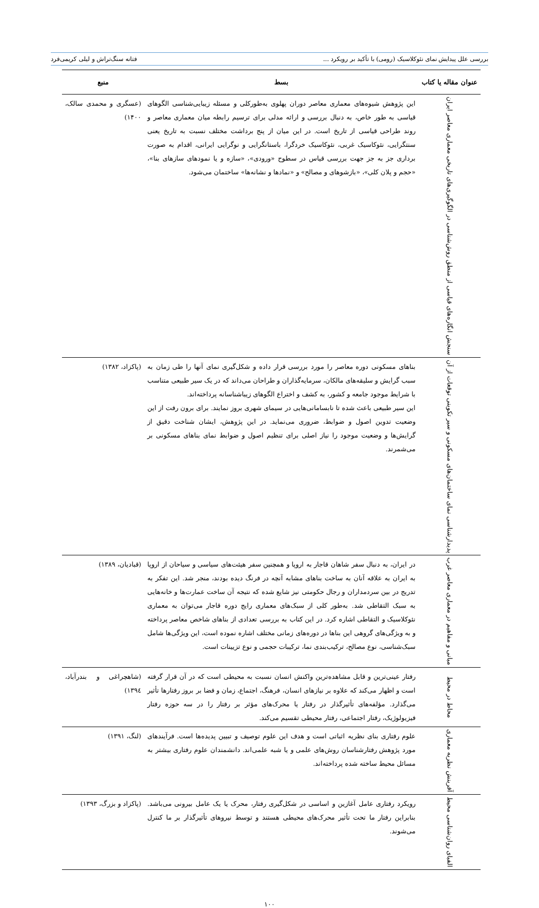بررسی علل پیدایش نمای نئوکلاسیک (رومی) با تأکید بر رویکرد ... فتانه سنگ‌تراش و لیلی کریمی‌فرد
| عنوان مقاله یا کتاب | بسط | منبع |
| --- | --- | --- |
| سنجش انگاره‌های قیاسی از منطق روش‌شناسی در الگوگیری‌های تاریخی معماری معاصر ایران | این پژوهش شیوه‌های معماری معاصر دوران پهلوی به‌طورکلی و مسئله زیبایی‌شناسی الگوهای قیاسی به طور خاص، به دنبال بررسی و ارائه مدلی برای ترسیم رابطه میان معماری معاصر و روند طراحی قیاسی از تاریخ است. در این میان از پنج برداشت مختلف نسبت به تاریخ یعنی سنتگرایی، نئوکاسیک غربی، نئوکاسیک خردگرا، باستانگرایی و نوگرایی ایرانی، اقدام به صورت برداری جز به جز جهت بررسی قیاس در سطوح «ورودی»، «سازه و یا نمودهای سازهای بنا»، «حجم و پلان کلی»، «بازشوهای و مصالح» و «نمادها و نشانه‌ها» ساختمان می‌شود. | (عسگری و محمدی سالک، ۱۴۰۰) |
| پدیدارشناسی نمای ساختمان‌های مسکونی و سیر تکوینی توقعات از آن | بناهای مسکونی دوره معاصر را مورد بررسی قرار داده و شکل‌گیری نمای آنها را طی زمان به سبب گرایش و سلیقه‌های مالکان، سرمایه‌گذاران و طراحان می‌داند که در یک سیر طبیعی متناسب با شرایط موجود جامعه و کشور، به کشف و اختراع الگوهای زیباشناسانه پرداخته‌اند. این سیر طبیعی باعث شده تا نابسامانی‌هایی در سیمای شهری بروز نمایند. برای برون رفت از این وضعیت تدوین اصول و ضوابط، ضروری می‌نماید. در این پژوهش، ایشان شناخت دقیق از گرایش‌ها و وضعیت موجود را نیاز اصلی برای تنظیم اصول و ضوابط نمای بناهای مسکونی بر می‌شمرند. | (پاکزاد، ۱۳۸۲) |
| مبانی و مفاهیم در معماری معاصر غرب | در ایران، به دنبال سفر شاهان قاجار به اروپا و همچنین سفر هیئت‌های سیاسی و سیاحان از اروپا به ایران به علاقه آنان به ساخت بناهای مشابه آنچه در فرنگ دیده بودند، منجر شد. این تفکر به تدریج در بین سردمداران و رجال حکومتی نیز شایع شده که نتیجه آن ساخت عمارت‌ها و خانه‌هایی به سبک التقاطی شد. به‌طور کلی از سبک‌های معماری رایج دوره قاجار می‌توان به معماری نئوکلاسیک و التقاطی اشاره کرد. در این کتاب به بررسی تعدادی از بناهای شاخص معاصر پرداخته و به ویژگی‌های گروهی این بناها در دوره‌های زمانی مختلف اشاره نموده است، این ویژگی‌ها شامل سبک‌شناسی، نوع مصالح، ترکیب‌بندی نما، ترکیبات حجمی و نوع تزیینات است. | (قبادیان، ۱۳۸۹) |
| محاط در محیط | رفتار عینی‌ترین و قابل مشاهده‌ترین واکنش انسان نسبت به محیطی است که در آن قرار گرفته است و اظهار می‌کند که علاوه بر نیازهای انسان، فرهنگ، اجتماع، زمان و فضا بر بروز رفتارها تأثیر می‌گذارد. مؤلفه‌های تأثیرگذار در رفتار یا محرک‌های مؤثر بر رفتار را در سه حوزه رفتار فیزیولوژیک، رفتار اجتماعی، رفتار محیطی تقسیم می‌کند. | (شاهچراغی و بندرآباد، ۱۳۹٤) |
| آفرینش نظریه معماری | علوم رفتاری بنای نظریه اثباتی است و هدف این علوم توصیف و تبیین پدیده‌ها است. فرآیندهای مورد پژوهش رفتارشناسان روش‌های علمی و یا شبه علمی‌اند. دانشمندان علوم رفتاری بیشتر به مسائل محیط ساخته شده پرداخته‌اند. | (لنگ، ۱۳۹۱) |
| الفبای روان‌شناسی محیط | رویکرد رفتاری عامل آغازین و اساسی در شکل‌گیری رفتار، محرک یا یک عامل بیرونی می‌باشد. بنابراین رفتار ما تحت تأثیر محرک‌های محیطی هستند و توسط نیروهای تأثیرگذار بر ما کنترل می‌شوند. | (پاکزاد و بزرگ، ۱۳۹۳) |
۱۰۰